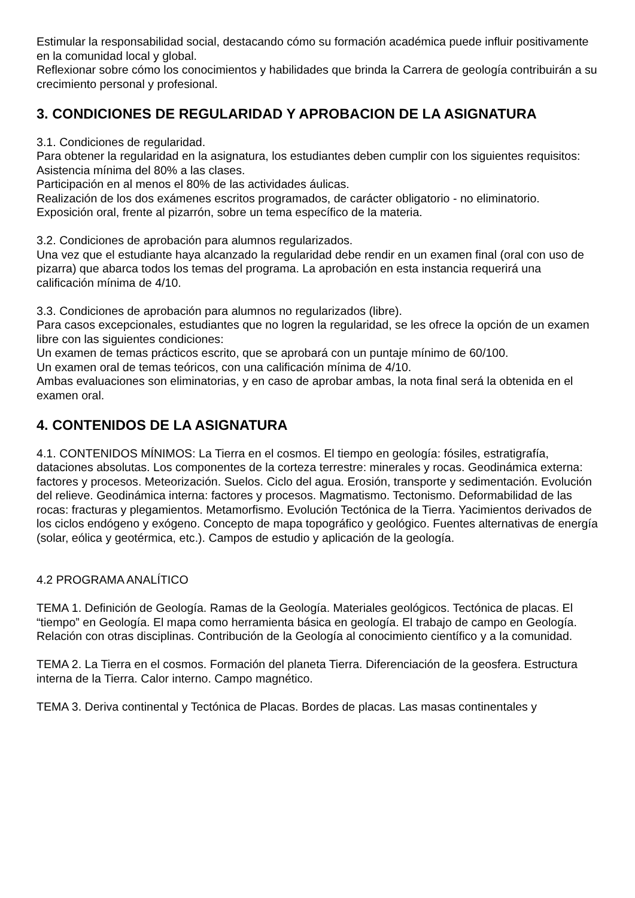Estimular la responsabilidad social, destacando cómo su formación académica puede influir positivamente en la comunidad local y global.
Reflexionar sobre cómo los conocimientos y habilidades que brinda la Carrera de geología contribuirán a su crecimiento personal y profesional.
3. CONDICIONES DE REGULARIDAD Y APROBACION DE LA ASIGNATURA
3.1. Condiciones de regularidad.
Para obtener la regularidad en la asignatura, los estudiantes deben cumplir con los siguientes requisitos:
Asistencia mínima del 80% a las clases.
Participación en al menos el 80% de las actividades áulicas.
Realización de los dos exámenes escritos programados, de carácter obligatorio - no eliminatorio.
Exposición oral, frente al pizarrón, sobre un tema específico de la materia.
3.2. Condiciones de aprobación para alumnos regularizados.
Una vez que el estudiante haya alcanzado la regularidad debe rendir en un examen final (oral con uso de pizarra) que abarca todos los temas del programa. La aprobación en esta instancia requerirá una calificación mínima de 4/10.
3.3. Condiciones de aprobación para alumnos no regularizados (libre).
Para casos excepcionales, estudiantes que no logren la regularidad, se les ofrece la opción de un examen libre con las siguientes condiciones:
Un examen de temas prácticos escrito, que se aprobará con un puntaje mínimo de 60/100.
Un examen oral de temas teóricos, con una calificación mínima de 4/10.
Ambas evaluaciones son eliminatorias, y en caso de aprobar ambas, la nota final será la obtenida en el examen oral.
4. CONTENIDOS DE LA ASIGNATURA
4.1. CONTENIDOS MÍNIMOS: La Tierra en el cosmos. El tiempo en geología: fósiles, estratigrafía, dataciones absolutas. Los componentes de la corteza terrestre: minerales y rocas. Geodinámica externa: factores y procesos. Meteorización. Suelos. Ciclo del agua. Erosión, transporte y sedimentación. Evolución del relieve. Geodinámica interna: factores y procesos. Magmatismo. Tectonismo. Deformabilidad de las rocas: fracturas y plegamientos. Metamorfismo. Evolución Tectónica de la Tierra. Yacimientos derivados de los ciclos endógeno y exógeno. Concepto de mapa topográfico y geológico. Fuentes alternativas de energía (solar, eólica y geotérmica, etc.). Campos de estudio y aplicación de la geología.
4.2 PROGRAMA ANALÍTICO
TEMA 1. Definición de Geología. Ramas de la Geología. Materiales geológicos. Tectónica de placas. El “tiempo” en Geología. El mapa como herramienta básica en geología. El trabajo de campo en Geología. Relación con otras disciplinas. Contribución de la Geología al conocimiento científico y a la comunidad.
TEMA 2. La Tierra en el cosmos. Formación del planeta Tierra. Diferenciación de la geosfera. Estructura interna de la Tierra. Calor interno. Campo magnético.
TEMA 3. Deriva continental y Tectónica de Placas. Bordes de placas. Las masas continentales y